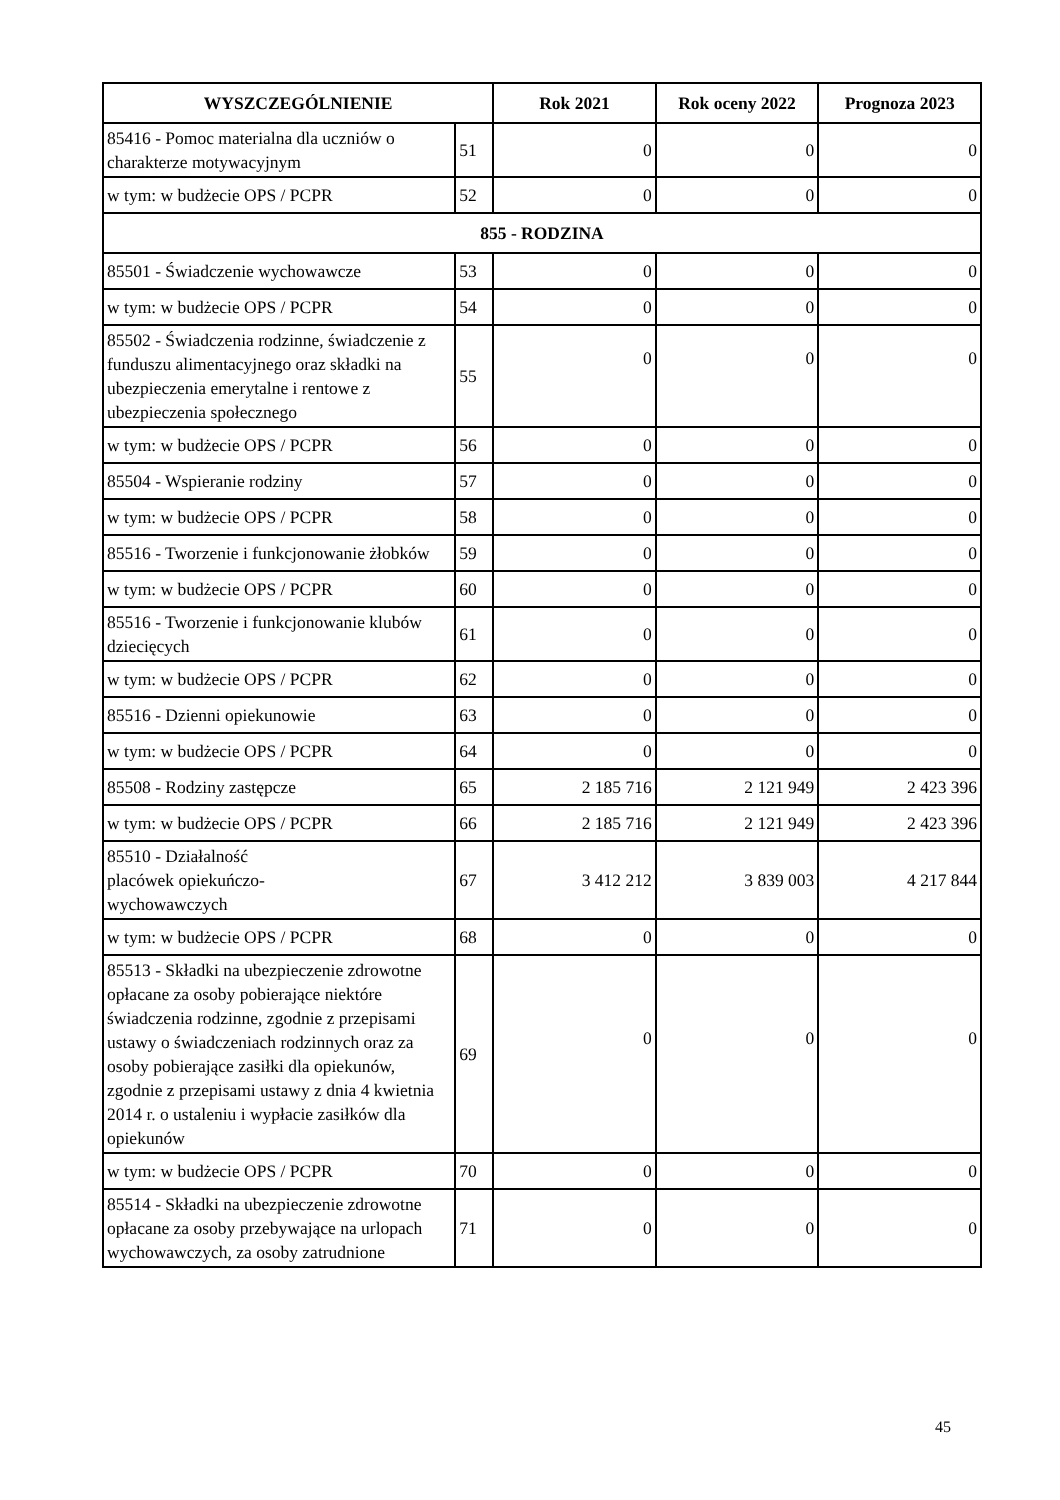| WYSZCZEGÓLNIENIE | | Rok 2021 | Rok oceny 2022 | Prognoza 2023 |
| --- | --- | --- | --- | --- |
| 85416 - Pomoc materialna dla uczniów o charakterze motywacyjnym | 51 | 0 | 0 | 0 |
| w tym: w budżecie OPS / PCPR | 52 | 0 | 0 | 0 |
| 855 - RODZINA | | | | |
| 85501 - Świadczenie wychowawcze | 53 | 0 | 0 | 0 |
| w tym: w budżecie OPS / PCPR | 54 | 0 | 0 | 0 |
| 85502 - Świadczenia rodzinne, świadczenie z funduszu alimentacyjnego oraz składki na ubezpieczenia emerytalne i rentowe z ubezpieczenia społecznego | 55 | 0 | 0 | 0 |
| w tym: w budżecie OPS / PCPR | 56 | 0 | 0 | 0 |
| 85504 - Wspieranie rodziny | 57 | 0 | 0 | 0 |
| w tym: w budżecie OPS / PCPR | 58 | 0 | 0 | 0 |
| 85516 - Tworzenie i funkcjonowanie żłobków | 59 | 0 | 0 | 0 |
| w tym: w budżecie OPS / PCPR | 60 | 0 | 0 | 0 |
| 85516 - Tworzenie i funkcjonowanie klubów dziecięcych | 61 | 0 | 0 | 0 |
| w tym: w budżecie OPS / PCPR | 62 | 0 | 0 | 0 |
| 85516 - Dzienni opiekunowie | 63 | 0 | 0 | 0 |
| w tym: w budżecie OPS / PCPR | 64 | 0 | 0 | 0 |
| 85508 - Rodziny zastępcze | 65 | 2 185 716 | 2 121 949 | 2 423 396 |
| w tym: w budżecie OPS / PCPR | 66 | 2 185 716 | 2 121 949 | 2 423 396 |
| 85510 - Działalność placówek opiekuńczo- wychowawczych | 67 | 3 412 212 | 3 839 003 | 4 217 844 |
| w tym: w budżecie OPS / PCPR | 68 | 0 | 0 | 0 |
| 85513 - Składki na ubezpieczenie zdrowotne opłacane za osoby pobierające niektóre świadczenia rodzinne, zgodnie z przepisami ustawy o świadczeniach rodzinnych oraz za osoby pobierające zasiłki dla opiekunów, zgodnie z przepisami ustawy z dnia 4 kwietnia 2014 r. o ustaleniu i wypłacie zasiłków dla opiekunów | 69 | 0 | 0 | 0 |
| w tym: w budżecie OPS / PCPR | 70 | 0 | 0 | 0 |
| 85514 - Składki na ubezpieczenie zdrowotne opłacane za osoby przebywające na urlopach wychowawczych, za osoby zatrudnione | 71 | 0 | 0 | 0 |
45